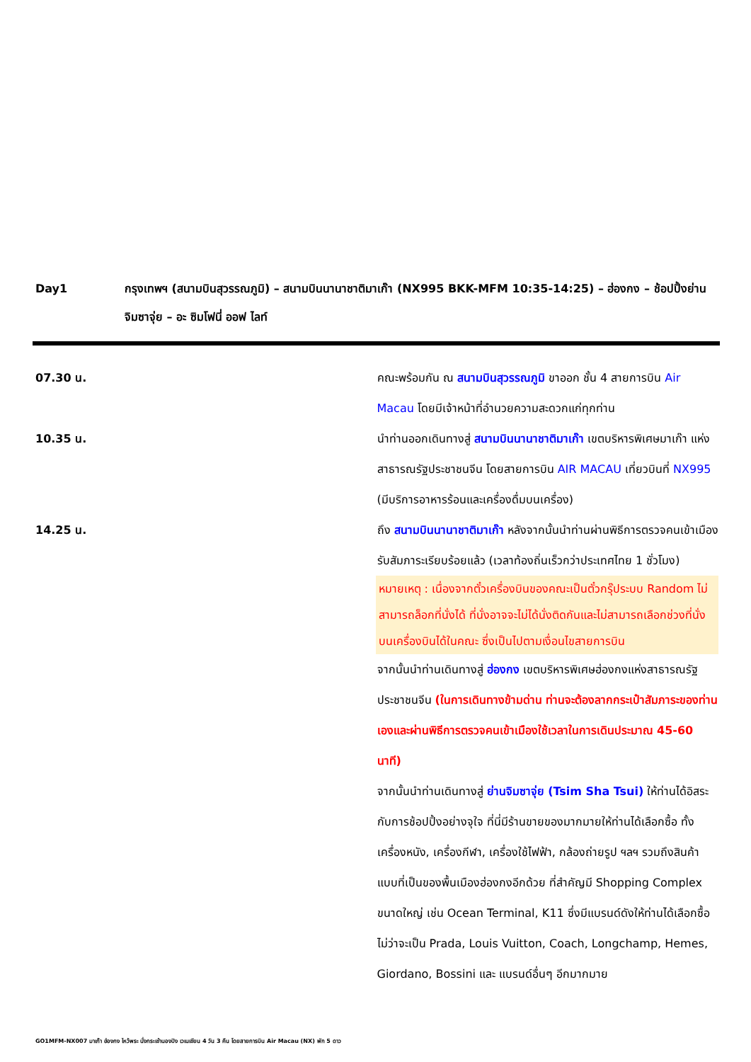Day1 กรุงเทพฯ (สนามบินสุวรรณภูมิ) – สนามบินนานาชาติมาเก๊า (NX995 BKK-MFM 10:35-14:25) – ฮ่องกง – ช้อปปิ้งย่านจิมซาจุ่ย – อะ ซิมโฟนี่ ออฟ ไลท์
07.30 น. คณะพร้อมกัน ณ สนามบินสุวรรณภูมิ ขาออก ชั้น 4 สายการบิน Air Macau โดยมีเจ้าหน้าที่อำนวยความสะดวกแก่ทุกท่าน
10.35 น. นำท่านออกเดินทางสู่ สนามบินนานาชาติมาเก๊า เขตบริหารพิเศษมาเก๊า แห่งสาธารณรัฐประชาชนจีน โดยสายการบิน AIR MACAU เที่ยวบินที่ NX995 (มีบริการอาหารร้อนและเครื่องดื่มบนเครื่อง)
14.25 น. ถึง สนามบินนานาชาติมาเก๊า หลังจากนั้นนำท่านผ่านพิธีการตรวจคนเข้าเมือง รับสัมภาระเรียบร้อยแล้ว (เวลาท้องถิ่นเร็วกว่าประเทศไทย 1 ชั่วโมง)
หมายเหตุ : เนื่องจากตั๋วเครื่องบินของคณะเป็นตั๋วกรุ๊ประบบ Random ไม่สามารถล็อกที่นั่งได้ ที่นั่งอาจจะไม่ได้นั่งติดกันและไม่สามารถเลือกช่วงที่นั่งบนเครื่องบินได้ในคณะ ซึ่งเป็นไปตามเงื่อนไขสายการบิน
จากนั้นนำท่านเดินทางสู่ ฮ่องกง เขตบริหารพิเศษฮ่องกงแห่งสาธารณรัฐประชาชนจีน (ในการเดินทางข้ามด่าน ท่านจะต้องลากกระเป๋าสัมภาระของท่านเองและผ่านพิธีการตรวจคนเข้าเมืองใช้เวลาในการเดินประมาณ 45-60 นาที)
จากนั้นนำท่านเดินทางสู่ ย่านจิมซาจุ่ย (Tsim Sha Tsui) ให้ท่านได้อิสระกับการช้อปปิ้งอย่างจุใจ ที่นี่มีร้านขายของมากมายให้ท่านได้เลือกซื้อ ทั้งเครื่องหนัง, เครื่องกีฬา, เครื่องใช้ไฟฟ้า, กล้องถ่ายรูป ฯลฯ รวมถึงสินค้าแบบที่เป็นของพื้นเมืองฮ่องกงอีกด้วย ที่สำคัญมี Shopping Complex ขนาดใหญ่ เช่น Ocean Terminal, K11 ซึ่งมีแบรนด์ดังให้ท่านได้เลือกซื้อ ไม่ว่าจะเป็น Prada, Louis Vuitton, Coach, Longchamp, Hemes, Giordano, Bossini และ แบรนด์อื่นๆ อีกมากมาย
GO1MFM-NX007 มาเก๊า ฮ่องกง ไหว้พระ นั่งกระเช้านองปิง เวเนเชียน 4 วัน 3 คืน โดยสายการบิน Air Macau (NX) พัก 5 ดาว